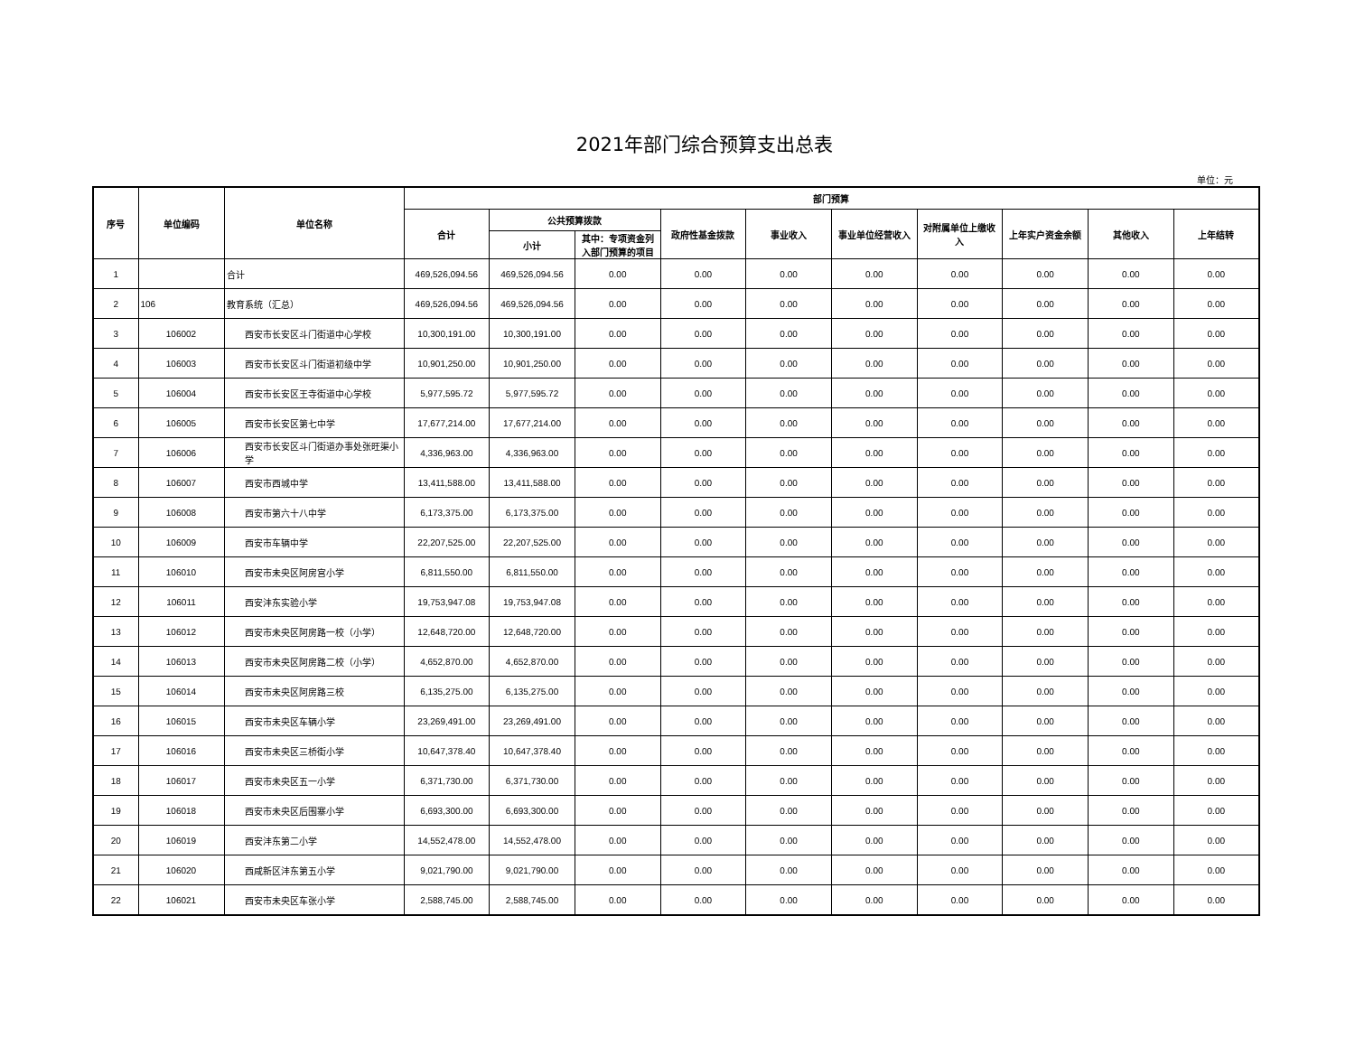2021年部门综合预算支出总表
单位：元
| 序号 | 单位编码 | 单位名称 | 部门预算 | | | | | | | | | |
| --- | --- | --- | --- | --- | --- | --- | --- | --- | --- | --- | --- | --- |
| | | | 合计 | 公共预算拨款 | | 政府性基金拨款 | 事业收入 | 事业单位经营收入 | 对附属单位上缴收入 | 上年实户资金余额 | 其他收入 | 上年结转 |
| | | | | 小计 | 其中：专项资金列入部门预算的项目 | | | | | | | |
| 1 | | 合计 | 469,526,094.56 | 469,526,094.56 | 0.00 | 0.00 | 0.00 | 0.00 | 0.00 | 0.00 | 0.00 | 0.00 |
| 2 | 106 | 教育系统（汇总） | 469,526,094.56 | 469,526,094.56 | 0.00 | 0.00 | 0.00 | 0.00 | 0.00 | 0.00 | 0.00 | 0.00 |
| 3 | 106002 | 西安市长安区斗门街道中心学校 | 10,300,191.00 | 10,300,191.00 | 0.00 | 0.00 | 0.00 | 0.00 | 0.00 | 0.00 | 0.00 | 0.00 |
| 4 | 106003 | 西安市长安区斗门街道初级中学 | 10,901,250.00 | 10,901,250.00 | 0.00 | 0.00 | 0.00 | 0.00 | 0.00 | 0.00 | 0.00 | 0.00 |
| 5 | 106004 | 西安市长安区王寺街道中心学校 | 5,977,595.72 | 5,977,595.72 | 0.00 | 0.00 | 0.00 | 0.00 | 0.00 | 0.00 | 0.00 | 0.00 |
| 6 | 106005 | 西安市长安区第七中学 | 17,677,214.00 | 17,677,214.00 | 0.00 | 0.00 | 0.00 | 0.00 | 0.00 | 0.00 | 0.00 | 0.00 |
| 7 | 106006 | 西安市长安区斗门街道办事处张旺渠小学 | 4,336,963.00 | 4,336,963.00 | 0.00 | 0.00 | 0.00 | 0.00 | 0.00 | 0.00 | 0.00 | 0.00 |
| 8 | 106007 | 西安市西城中学 | 13,411,588.00 | 13,411,588.00 | 0.00 | 0.00 | 0.00 | 0.00 | 0.00 | 0.00 | 0.00 | 0.00 |
| 9 | 106008 | 西安市第六十八中学 | 6,173,375.00 | 6,173,375.00 | 0.00 | 0.00 | 0.00 | 0.00 | 0.00 | 0.00 | 0.00 | 0.00 |
| 10 | 106009 | 西安市车辆中学 | 22,207,525.00 | 22,207,525.00 | 0.00 | 0.00 | 0.00 | 0.00 | 0.00 | 0.00 | 0.00 | 0.00 |
| 11 | 106010 | 西安市未央区阿房宫小学 | 6,811,550.00 | 6,811,550.00 | 0.00 | 0.00 | 0.00 | 0.00 | 0.00 | 0.00 | 0.00 | 0.00 |
| 12 | 106011 | 西安沣东实验小学 | 19,753,947.08 | 19,753,947.08 | 0.00 | 0.00 | 0.00 | 0.00 | 0.00 | 0.00 | 0.00 | 0.00 |
| 13 | 106012 | 西安市未央区阿房路一校（小学） | 12,648,720.00 | 12,648,720.00 | 0.00 | 0.00 | 0.00 | 0.00 | 0.00 | 0.00 | 0.00 | 0.00 |
| 14 | 106013 | 西安市未央区阿房路二校（小学） | 4,652,870.00 | 4,652,870.00 | 0.00 | 0.00 | 0.00 | 0.00 | 0.00 | 0.00 | 0.00 | 0.00 |
| 15 | 106014 | 西安市未央区阿房路三校 | 6,135,275.00 | 6,135,275.00 | 0.00 | 0.00 | 0.00 | 0.00 | 0.00 | 0.00 | 0.00 | 0.00 |
| 16 | 106015 | 西安市未央区车辆小学 | 23,269,491.00 | 23,269,491.00 | 0.00 | 0.00 | 0.00 | 0.00 | 0.00 | 0.00 | 0.00 | 0.00 |
| 17 | 106016 | 西安市未央区三桥街小学 | 10,647,378.40 | 10,647,378.40 | 0.00 | 0.00 | 0.00 | 0.00 | 0.00 | 0.00 | 0.00 | 0.00 |
| 18 | 106017 | 西安市未央区五一小学 | 6,371,730.00 | 6,371,730.00 | 0.00 | 0.00 | 0.00 | 0.00 | 0.00 | 0.00 | 0.00 | 0.00 |
| 19 | 106018 | 西安市未央区后围寨小学 | 6,693,300.00 | 6,693,300.00 | 0.00 | 0.00 | 0.00 | 0.00 | 0.00 | 0.00 | 0.00 | 0.00 |
| 20 | 106019 | 西安沣东第二小学 | 14,552,478.00 | 14,552,478.00 | 0.00 | 0.00 | 0.00 | 0.00 | 0.00 | 0.00 | 0.00 | 0.00 |
| 21 | 106020 | 西咸新区沣东第五小学 | 9,021,790.00 | 9,021,790.00 | 0.00 | 0.00 | 0.00 | 0.00 | 0.00 | 0.00 | 0.00 | 0.00 |
| 22 | 106021 | 西安市未央区车张小学 | 2,588,745.00 | 2,588,745.00 | 0.00 | 0.00 | 0.00 | 0.00 | 0.00 | 0.00 | 0.00 | 0.00 |